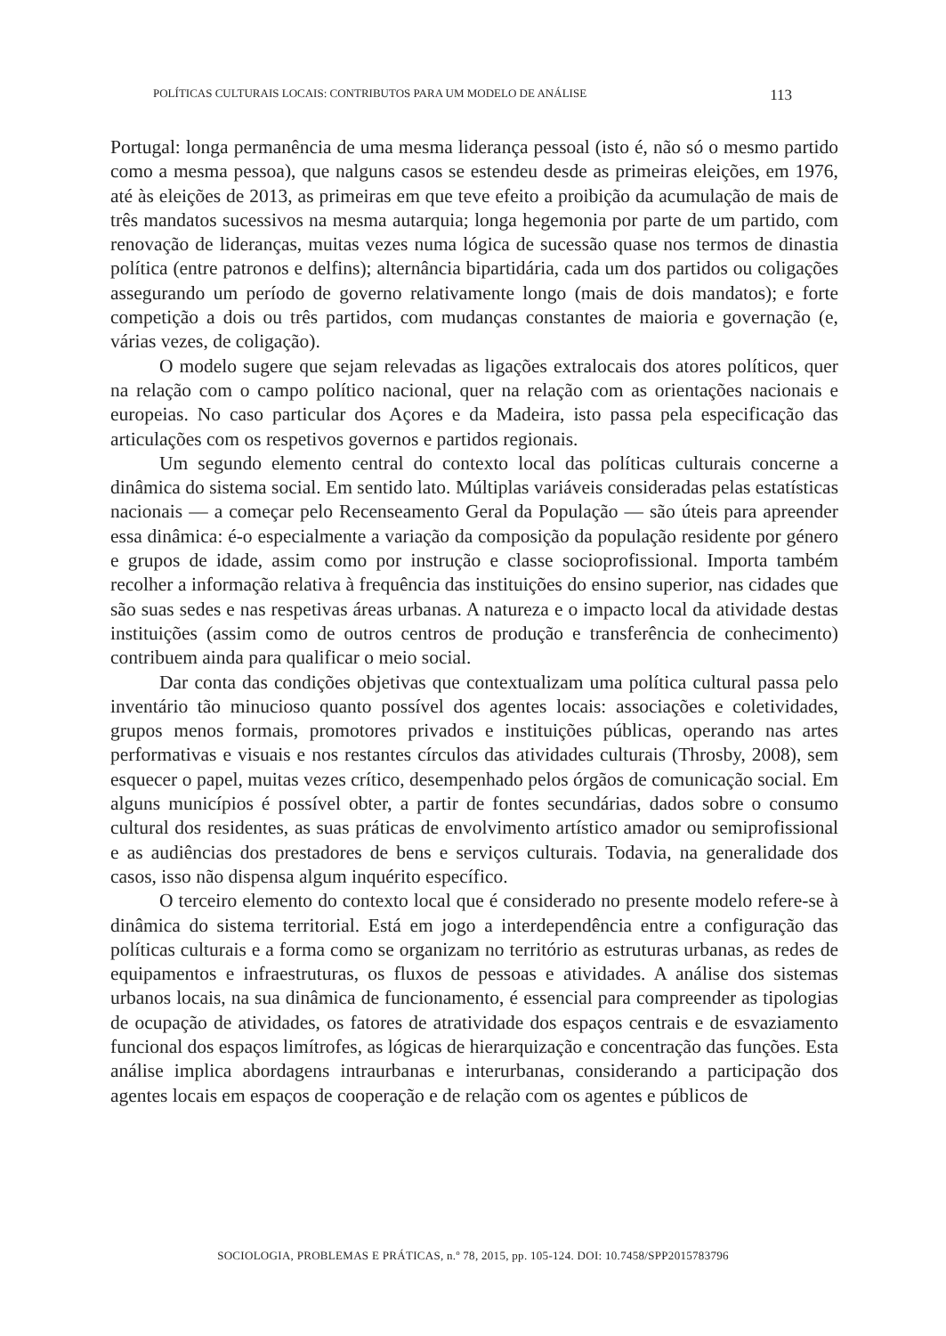POLÍTICAS CULTURAIS LOCAIS: CONTRIBUTOS PARA UM MODELO DE ANÁLISE 113
Portugal: longa permanência de uma mesma liderança pessoal (isto é, não só o mesmo partido como a mesma pessoa), que nalguns casos se estendeu desde as primeiras eleições, em 1976, até às eleições de 2013, as primeiras em que teve efeito a proibição da acumulação de mais de três mandatos sucessivos na mesma autarquia; longa hegemonia por parte de um partido, com renovação de lideranças, muitas vezes numa lógica de sucessão quase nos termos de dinastia política (entre patronos e delfins); alternância bipartidária, cada um dos partidos ou coligações assegurando um período de governo relativamente longo (mais de dois mandatos); e forte competição a dois ou três partidos, com mudanças constantes de maioria e governação (e, várias vezes, de coligação).
O modelo sugere que sejam relevadas as ligações extralocais dos atores políticos, quer na relação com o campo político nacional, quer na relação com as orientações nacionais e europeias. No caso particular dos Açores e da Madeira, isto passa pela especificação das articulações com os respetivos governos e partidos regionais.
Um segundo elemento central do contexto local das políticas culturais concerne a dinâmica do sistema social. Em sentido lato. Múltiplas variáveis consideradas pelas estatísticas nacionais — a começar pelo Recenseamento Geral da População — são úteis para apreender essa dinâmica: é-o especialmente a variação da composição da população residente por género e grupos de idade, assim como por instrução e classe socioprofissional. Importa também recolher a informação relativa à frequência das instituições do ensino superior, nas cidades que são suas sedes e nas respetivas áreas urbanas. A natureza e o impacto local da atividade destas instituições (assim como de outros centros de produção e transferência de conhecimento) contribuem ainda para qualificar o meio social.
Dar conta das condições objetivas que contextualizam uma política cultural passa pelo inventário tão minucioso quanto possível dos agentes locais: associações e coletividades, grupos menos formais, promotores privados e instituições públicas, operando nas artes performativas e visuais e nos restantes círculos das atividades culturais (Throsby, 2008), sem esquecer o papel, muitas vezes crítico, desempenhado pelos órgãos de comunicação social. Em alguns municípios é possível obter, a partir de fontes secundárias, dados sobre o consumo cultural dos residentes, as suas práticas de envolvimento artístico amador ou semiprofissional e as audiências dos prestadores de bens e serviços culturais. Todavia, na generalidade dos casos, isso não dispensa algum inquérito específico.
O terceiro elemento do contexto local que é considerado no presente modelo refere-se à dinâmica do sistema territorial. Está em jogo a interdependência entre a configuração das políticas culturais e a forma como se organizam no território as estruturas urbanas, as redes de equipamentos e infraestruturas, os fluxos de pessoas e atividades. A análise dos sistemas urbanos locais, na sua dinâmica de funcionamento, é essencial para compreender as tipologias de ocupação de atividades, os fatores de atratividade dos espaços centrais e de esvaziamento funcional dos espaços limítrofes, as lógicas de hierarquização e concentração das funções. Esta análise implica abordagens intraurbanas e interurbanas, considerando a participação dos agentes locais em espaços de cooperação e de relação com os agentes e públicos de
SOCIOLOGIA, PROBLEMAS E PRÁTICAS, n.º 78, 2015, pp. 105-124. DOI: 10.7458/SPP2015783796